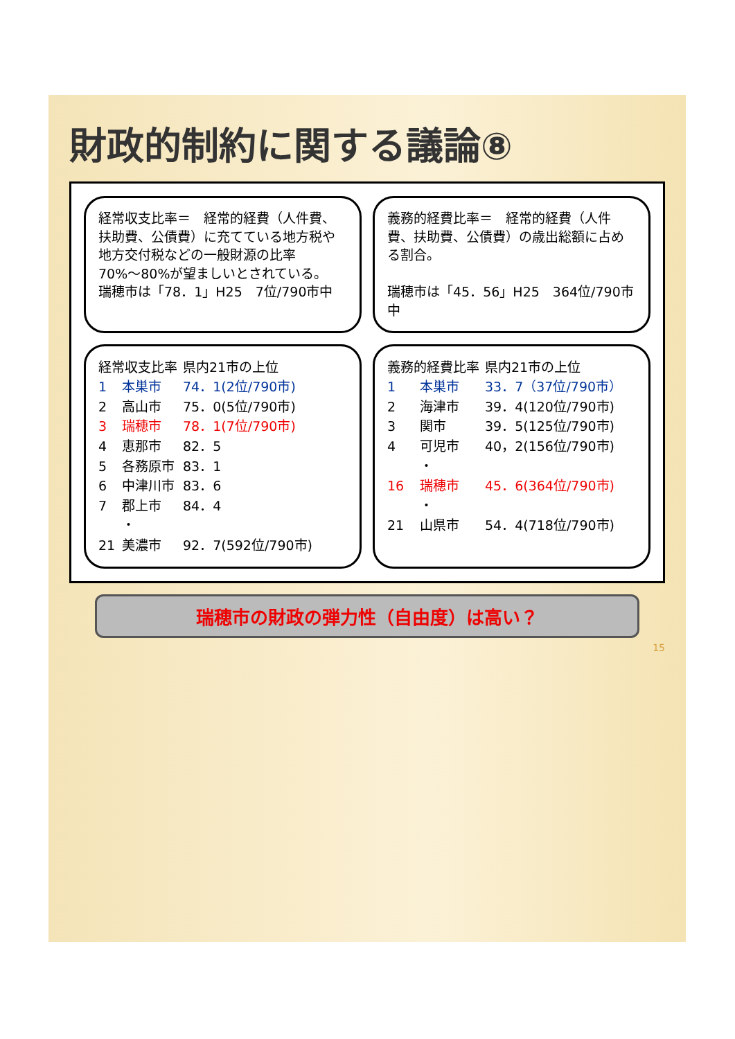財政的制約に関する議論⑧
経常収支比率＝　経常的経費（人件費、扶助費、公債費）に充てている地方税や地方交付税などの一般財源の比率
70%～80%が望ましいとされている。
瑞穂市は「78．1」H25　7位/790市中
義務的経費比率＝　経常的経費（人件費、扶助費、公債費）の歳出総額に占める割合。
瑞穂市は「45．56」H25　364位/790市中
| 経常収支比率 | | 県内21市の上位 |
| 1 | 本巣市 | 74．1(2位/790市) |
| 2 | 高山市 | 75．0(5位/790市) |
| 3 | 瑞穂市 | 78．1(7位/790市) |
| 4 | 恵那市 | 82．5 |
| 5 | 各務原市 | 83．1 |
| 6 | 中津川市 | 83．6 |
| 7 | 郡上市 | 84．4 |
| | ・ | |
| 21 | 美濃市 | 92．7(592位/790市) |
| 義務的経費比率 | | 県内21市の上位 |
| 1 | 本巣市 | 33．7（37位/790市） |
| 2 | 海津市 | 39．4(120位/790市) |
| 3 | 関市 | 39．5(125位/790市) |
| 4 | 可児市 | 40，2(156位/790市) |
| | ・ | |
| 16 | 瑞穂市 | 45．6(364位/790市) |
| | ・ | |
| 21 | 山県市 | 54．4(718位/790市) |
瑞穂市の財政の弾力性（自由度）は高い？
15